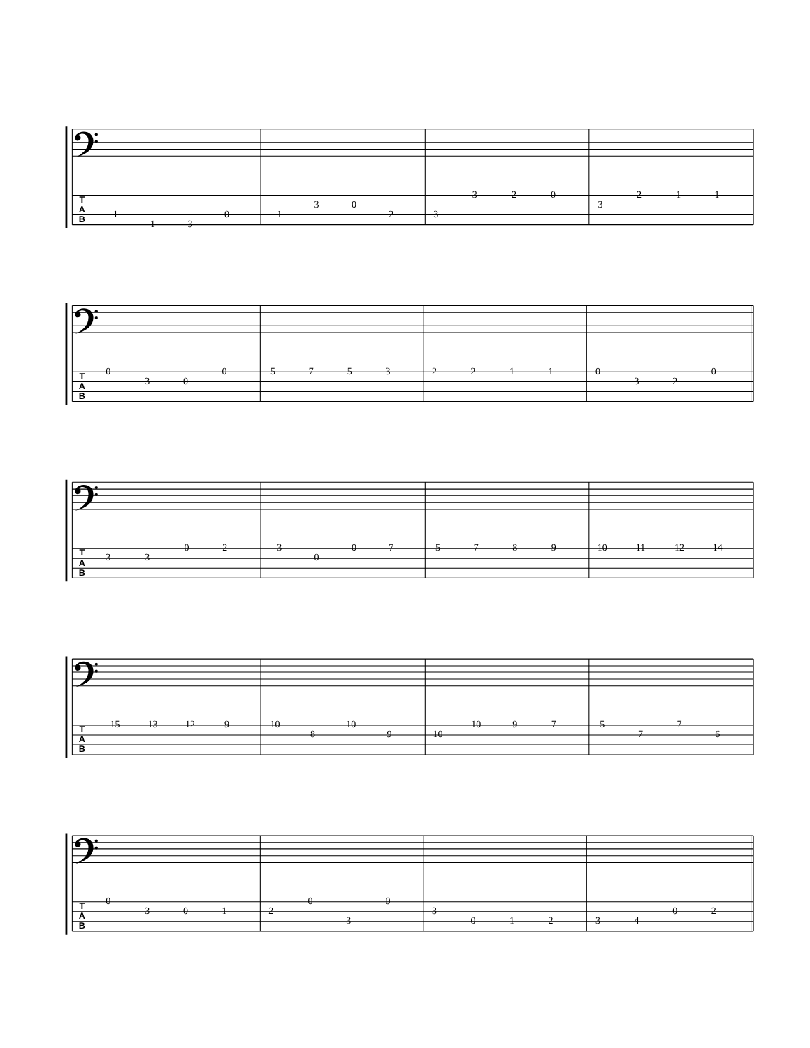T
A
B
.
1
1
3
0
1
3
0
2
3
3
2
0
3
2
1
1
T
A
B
0
3
0
0
5
7
5
3
2
2
1
1
0
3
2
0
T
A
B
3
3
0
2
3
0
0
7
5
7
8
9
10
11
12
14
T
A
B
15
13
12
9
10
8
10
9
10
10
9
7
5
7
7
6
T
A
B
0
3
0
1
2
0
3
0
3
0
1
2
3
4
0
2